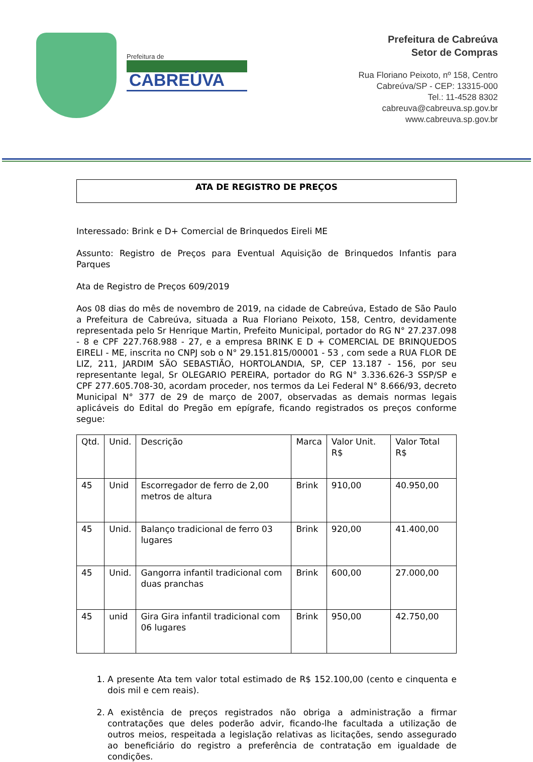Prefeitura de
CABREÚVA
Prefeitura de Cabreúva
Setor de Compras
Rua Floriano Peixoto, nº 158, Centro
Cabreúva/SP - CEP: 13315-000
Tel.: 11-4528 8302
cabreuva@cabreuva.sp.gov.br
www.cabreuva.sp.gov.br
ATA DE REGISTRO DE PREÇOS
Interessado: Brink e D+ Comercial de Brinquedos Eireli ME
Assunto: Registro de Preços para Eventual Aquisição de Brinquedos Infantis para Parques
Ata de Registro de Preços 609/2019
Aos 08 dias do mês de novembro de 2019, na cidade de Cabreúva, Estado de São Paulo a Prefeitura de Cabreúva, situada a Rua Floriano Peixoto, 158, Centro, devidamente representada pelo Sr Henrique Martin, Prefeito Municipal, portador do RG N° 27.237.098 - 8 e CPF 227.768.988 - 27, e a empresa BRINK E D + COMERCIAL DE BRINQUEDOS EIRELI - ME, inscrita no CNPJ sob o N° 29.151.815/00001 - 53 , com sede a RUA FLOR DE LIZ, 211, JARDIM SÃO SEBASTIÃO, HORTOLANDIA, SP, CEP 13.187 - 156, por seu representante legal, Sr OLEGARIO PEREIRA, portador do RG N° 3.336.626-3 SSP/SP e CPF 277.605.708-30, acordam proceder, nos termos da Lei Federal N° 8.666/93, decreto Municipal N° 377 de 29 de março de 2007, observadas as demais normas legais aplicáveis do Edital do Pregão em epígrafe, ficando registrados os preços conforme segue:
| Qtd. | Unid. | Descrição | Marca | Valor Unit. R$ | Valor Total R$ |
| 45 | Unid | Escorregador de ferro de 2,00 metros de altura | Brink | 910,00 | 40.950,00 |
| 45 | Unid. | Balanço tradicional de ferro 03 lugares | Brink | 920,00 | 41.400,00 |
| 45 | Unid. | Gangorra infantil tradicional com duas pranchas | Brink | 600,00 | 27.000,00 |
| 45 | unid | Gira Gira infantil tradicional com 06 lugares | Brink | 950,00 | 42.750,00 |
1. A presente Ata tem valor total estimado de R$ 152.100,00 (cento e cinquenta e dois mil e cem reais).
2. A existência de preços registrados não obriga a administração a firmar contratações que deles poderão advir, ficando-lhe facultada a utilização de outros meios, respeitada a legislação relativas as licitações, sendo assegurado ao beneficiário do registro a preferência de contratação em igualdade de condições.